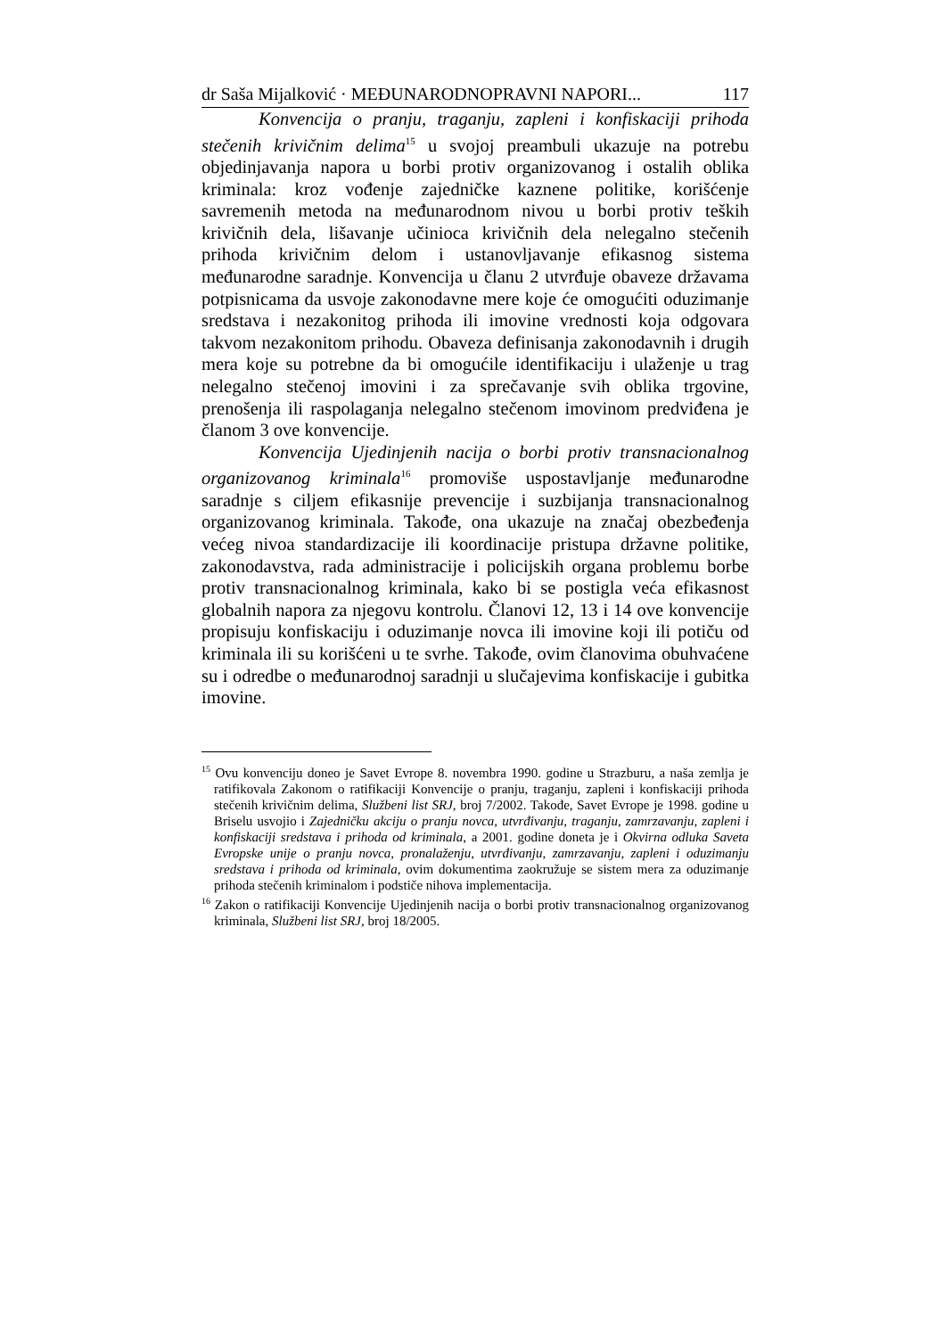dr Saša Mijalković · MEĐUNARODNOPRAVNI NAPORI... 117
Konvencija o pranju, traganju, zapleni i konfiskaciji prihoda stečenih krivičnim delima<sup>15</sup> u svojoj preambuli ukazuje na potrebu objedinjavanja napora u borbi protiv organizovanog i ostalih oblika kriminala: kroz vođenje zajedničke kaznene politike, korišćenje savremenih metoda na međunarodnom nivou u borbi protiv teških krivičnih dela, lišavanje učinioca krivičnih dela nelegalno stečenih prihoda krivičnim delom i ustanovljavanje efikasnog sistema međunarodne saradnje. Konvencija u članu 2 utvrđuje obaveze državama potpisnicama da usvoje zakonodavne mere koje će omogućiti oduzimanje sredstava i nezakonitog prihoda ili imovine vrednosti koja odgovara takvom nezakonitom prihodu. Obaveza definisanja zakonodavnih i drugih mera koje su potrebne da bi omogućile identifikaciju i ulaženje u trag nelegalno stečenoj imovini i za sprečavanje svih oblika trgovine, prenošenja ili raspolaganja nelegalno stečenom imovinom predviđena je članom 3 ove konvencije.
Konvencija Ujedinjenih nacija o borbi protiv transnacionalnog organizovanog kriminala<sup>16</sup> promoviše uspostavljanje međunarodne saradnje s ciljem efikasnije prevencije i suzbijanja transnacionalnog organizovanog kriminala. Takođe, ona ukazuje na značaj obezbeđenja većeg nivoa standardizacije ili koordinacije pristupa državne politike, zakonodavstva, rada administracije i policijskih organa problemu borbe protiv transnacionalnog kriminala, kako bi se postigla veća efikasnost globalnih napora za njegovu kontrolu. Članovi 12, 13 i 14 ove konvencije propisuju konfiskaciju i oduzimanje novca ili imovine koji ili potiču od kriminala ili su korišćeni u te svrhe. Takođe, ovim članovima obuhvaćene su i odredbe o međunarodnoj saradnji u slučajevima konfiskacije i gubitka imovine.
<sup>15</sup> Ovu konvenciju doneo je Savet Evrope 8. novembra 1990. godine u Strazburu, a naša zemlja je ratifikovala Zakonom o ratifikaciji Konvencije o pranju, traganju, zapleni i konfiskaciji prihoda stečenih krivičnim delima, Službeni list SRJ, broj 7/2002. Takođe, Savet Evrope je 1998. godine u Briselu usvojio i Zajedničku akciju o pranju novca, utvrđivanju, traganju, zamrzavanju, zapleni i konfiskaciji sredstava i prihoda od kriminala, a 2001. godine doneta je i Okvirna odluka Saveta Evropske unije o pranju novca, pronalaženju, utvrđivanju, zamrzavanju, zapleni i oduzimanju sredstava i prihoda od kriminala, ovim dokumentima zaokružuje se sistem mera za oduzimanje prihoda stečenih kriminalom i podstiče nihova implementacija.
<sup>16</sup> Zakon o ratifikaciji Konvencije Ujedinjenih nacija o borbi protiv transnacionalnog organizovanog kriminala, Službeni list SRJ, broj 18/2005.